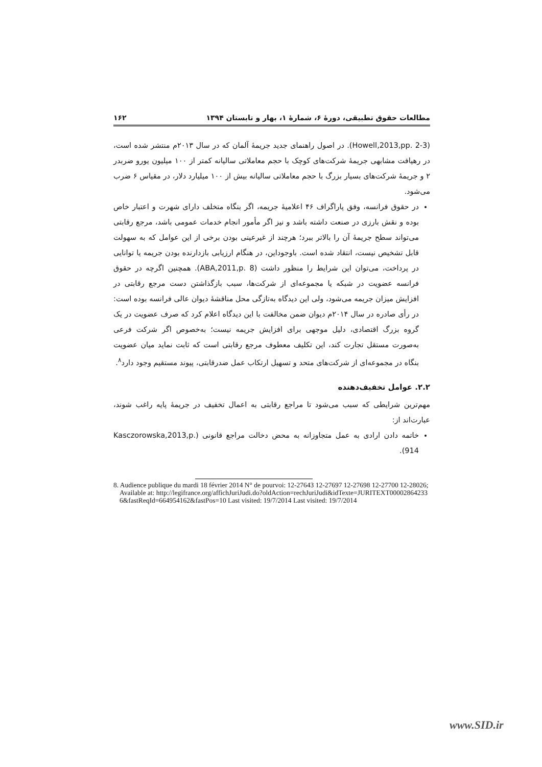مطالعات حقوق تطبیقی، دورۀ ۶، شمارۀ ۱، بهار و تابستان ۱۳۹۴ ۱۶۲
(Howell,2013,pp. 2-3). در اصول راهنمای جدید جریمۀ آلمان که در سال ۲۰۱۳م منتشر شده است، در رهیافت مشابهی جریمۀ شرکت‌های کوچک با حجم معاملاتی سالیانه کمتر از ۱۰۰ میلیون یورو ضربدر ۲ و جریمۀ شرکت‌های بسیار بزرگ با حجم معاملاتی سالیانه بیش از ۱۰۰ میلیارد دلار، در مقیاس ۶ ضرب می‌شود.
در حقوق فرانسه، وفق پاراگراف ۴۶ اعلامیۀ جریمه، اگر بنگاه متخلف دارای شهرت و اعتبار خاص بوده و نقش بارزی در صنعت داشته باشد و نیز اگر مأمور انجام خدمات عمومی باشد، مرجع رقابتی می‌تواند سطح جریمۀ آن را بالاتر ببرد؛ هرچند از غیرعینی بودن برخی از این عوامل که به سهولت قابل تشخیص نیست، انتقاد شده است. باوجوداین، در هنگام ارزیابی بازدارنده بودن جریمه یا توانایی در پرداخت، می‌توان این شرایط را منظور داشت (ABA,2011,p. 8). همچنین اگرچه در حقوق فرانسه عضویت در شبکه یا مجموعه‌ای از شرکت‌ها، سبب بازگذاشتن دست مرجع رقابتی در افزایش میزان جریمه می‌شود، ولی این دیدگاه به‌تازگی محل مناقشۀ دیوان عالی فرانسه بوده است: در رأی صادره در سال ۲۰۱۴م دیوان ضمن مخالفت با این دیدگاه اعلام کرد که صرف عضویت در یک گروه بزرگ اقتصادی، دلیل موجهی برای افزایش جریمه نیست؛ به‌خصوص اگر شرکت فرعی به‌صورت مستقل تجارت کند، این تکلیف معطوف مرجع رقابتی است که ثابت نماید میان عضویت بنگاه در مجموعه‌ای از شرکت‌های متحد و تسهیل ارتکاب عمل ضدرقابتی، پیوند مستقیم وجود دارد<sup>۸</sup>.
۲.۲. عوامل تخفیف‌دهنده
مهم‌ترین شرایطی که سبب می‌شود تا مراجع رقابتی به اعمال تخفیف در جریمۀ پایه راغب شوند، عبارت‌اند از:
خاتمه دادن ارادی به عمل متجاوزانه به محض دخالت مراجع قانونی (Kasczorowska,2013,p. 914).
8. Audience publique du mardi 18 février 2014 N° de pourvoi: 12-27643 12-27697 12-27698 12-27700 12-28026; Available at: http://legifrance.org/affichJuriJudi.do?oldAction=rechJuriJudi&idTexte=JURITEXT000028642336&fastReqId=664954162&fastPos=10 Last visited: 19/7/2014 Last visited: 19/7/2014
www.SID.ir